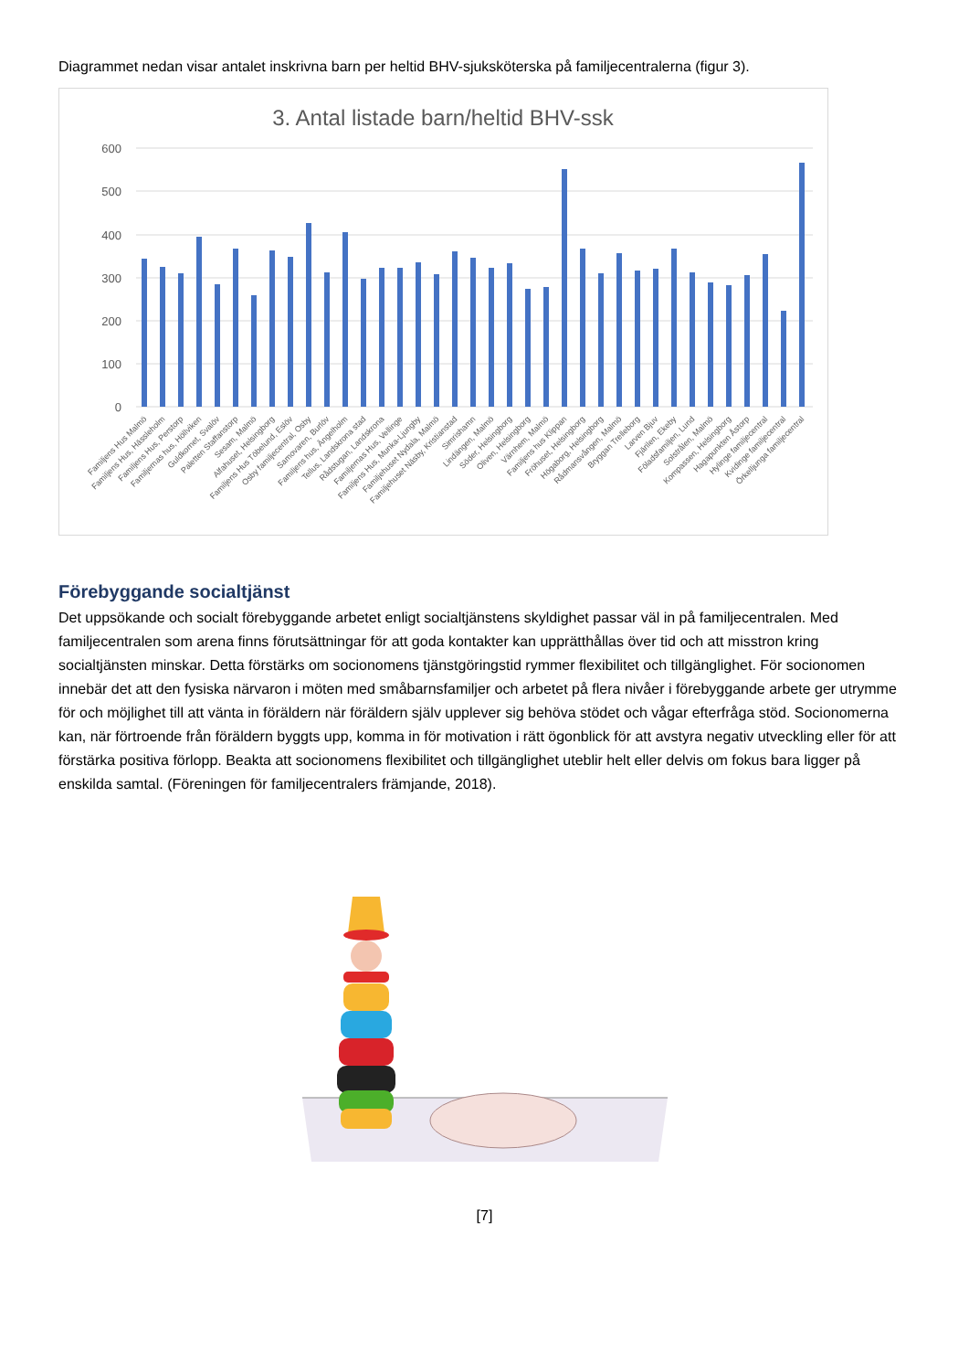Diagrammet nedan visar antalet inskrivna barn per heltid BHV-sjuksköterska på familjecentralerna (figur 3).
3. Antal listade barn/heltid BHV-ssk
600
500
400
300
200
100
0
Familjens Hus Malmö
Familjens Hus, Hässleholm
Familjens Hus, Perstorp
Familjernas hus, Höllviken
Guldkornet, Svalöv
Paletten Staffanstorp
Sesam, Malmö
Alfahuset, Helsingborg
Familjens Hus Töbelund, Eslöv
Osby familjecentral, Osby
Samovaren, Burlöv
Familjens hus, Ängelholm
Tellus, Landskrona stad
Rådstugan, Landskrona
Familjernas Hus, Vellinge
Familjens Hus, Munka-Ljungby
Familjehuset Nydala, Malmö
Familjehuset Näsby, Kristianstad
Simrishamn
Lindängen, Malmö
Söder, Helsingborg
Oliven, Helsingborg
Värnhem, Malmö
Familjens hus Klippan
Fröhuset, Helsingborg
Högaborg, Helsingborg
Rådmansvången, Malmö
Bryggan Trelleborg
Larven Bjuv
Fjärilen, Ekeby
Föladsfamiljen, Lund
Solstrålen, Malmö
Kompassen, Helsingborg
Hagapunkten Åstorp
Hylinge familjecentral
Kvidinge familjecentral
Örkelljunga familjecentral
Förebyggande socialtjänst
Det uppsökande och socialt förebyggande arbetet enligt socialtjänstens skyldighet passar väl in på familjecentralen. Med familjecentralen som arena finns förutsättningar för att goda kontakter kan upprätthållas över tid och att misstron kring socialtjänsten minskar. Detta förstärks om socionomens tjänstgöringstid rymmer flexibilitet och tillgänglighet. För socionomen innebär det att den fysiska närvaron i möten med småbarnsfamiljer och arbetet på flera nivåer i förebyggande arbete ger utrymme för och möjlighet till att vänta in föräldern när föräldern själv upplever sig behöva stödet och vågar efterfråga stöd. Socionomerna kan, när förtroende från föräldern byggts upp, komma in för motivation i rätt ögonblick för att avstyra negativ utveckling eller för att förstärka positiva förlopp. Beakta att socionomens flexibilitet och tillgänglighet uteblir helt eller delvis om fokus bara ligger på enskilda samtal. (Föreningen för familjecentralers främjande, 2018).
[7]